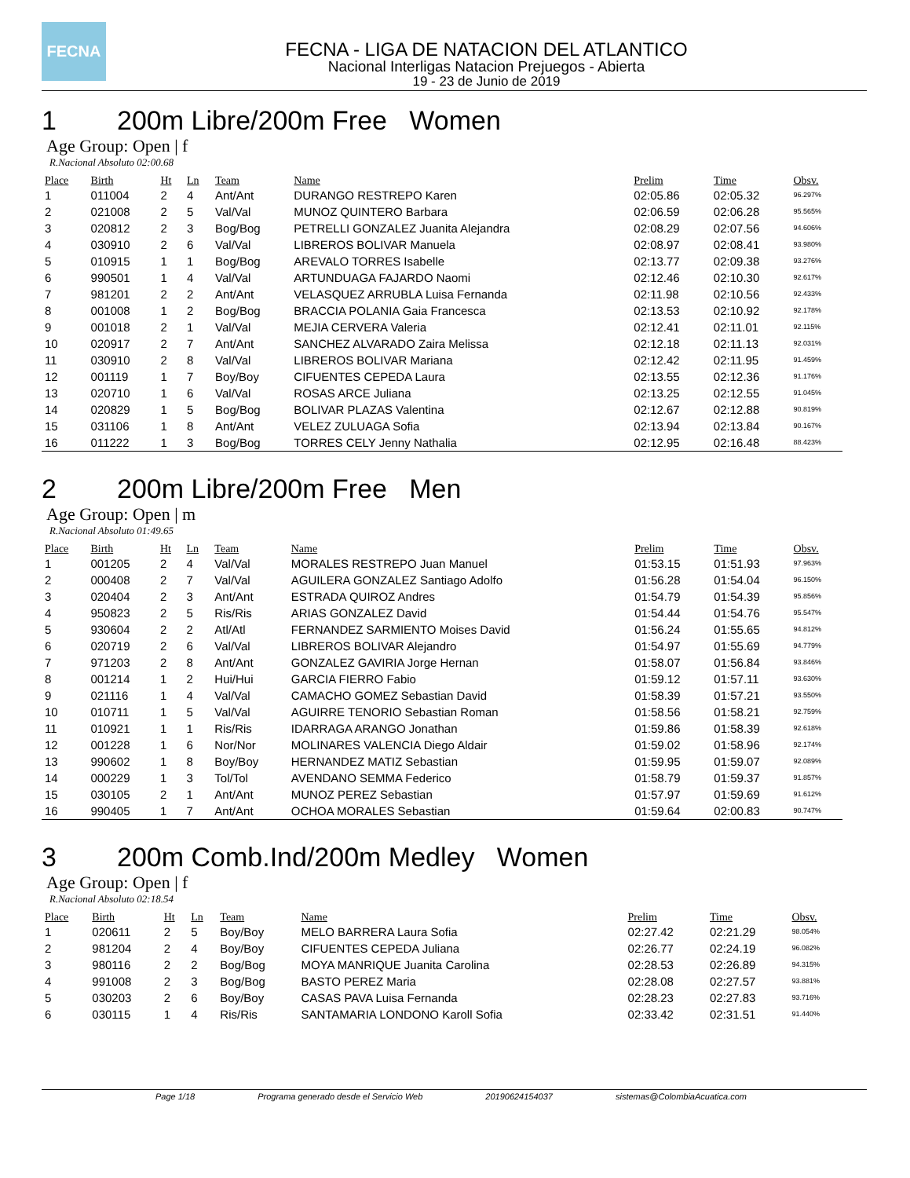FECNA
FECNA - LIGA DE NATACION DEL ATLANTICO
Nacional Interligas Natacion Prejuegos - Abierta
19 - 23 de Junio de 2019
1 200m Libre/200m Free Women
Age Group: Open | f
R.Nacional Absoluto 02:00.68
| Place | Birth | Ht | Ln | Team | Name | Prelim | Time | Obsv. |
| --- | --- | --- | --- | --- | --- | --- | --- | --- |
| 1 | 011004 | 2 | 4 | Ant/Ant | DURANGO RESTREPO Karen | 02:05.86 | 02:05.32 | 96.297% |
| 2 | 021008 | 2 | 5 | Val/Val | MUNOZ QUINTERO Barbara | 02:06.59 | 02:06.28 | 95.565% |
| 3 | 020812 | 2 | 3 | Bog/Bog | PETRELLI GONZALEZ Juanita Alejandra | 02:08.29 | 02:07.56 | 94.606% |
| 4 | 030910 | 2 | 6 | Val/Val | LIBREROS BOLIVAR Manuela | 02:08.97 | 02:08.41 | 93.980% |
| 5 | 010915 | 1 | 1 | Bog/Bog | AREVALO TORRES Isabelle | 02:13.77 | 02:09.38 | 93.276% |
| 6 | 990501 | 1 | 4 | Val/Val | ARTUNDUAGA FAJARDO Naomi | 02:12.46 | 02:10.30 | 92.617% |
| 7 | 981201 | 2 | 2 | Ant/Ant | VELASQUEZ ARRUBLA Luisa Fernanda | 02:11.98 | 02:10.56 | 92.433% |
| 8 | 001008 | 1 | 2 | Bog/Bog | BRACCIA POLANIA Gaia Francesca | 02:13.53 | 02:10.92 | 92.178% |
| 9 | 001018 | 2 | 1 | Val/Val | MEJIA CERVERA Valeria | 02:12.41 | 02:11.01 | 92.115% |
| 10 | 020917 | 2 | 7 | Ant/Ant | SANCHEZ ALVARADO Zaira Melissa | 02:12.18 | 02:11.13 | 92.031% |
| 11 | 030910 | 2 | 8 | Val/Val | LIBREROS BOLIVAR Mariana | 02:12.42 | 02:11.95 | 91.459% |
| 12 | 001119 | 1 | 7 | Boy/Boy | CIFUENTES CEPEDA Laura | 02:13.55 | 02:12.36 | 91.176% |
| 13 | 020710 | 1 | 6 | Val/Val | ROSAS ARCE Juliana | 02:13.25 | 02:12.55 | 91.045% |
| 14 | 020829 | 1 | 5 | Bog/Bog | BOLIVAR PLAZAS Valentina | 02:12.67 | 02:12.88 | 90.819% |
| 15 | 031106 | 1 | 8 | Ant/Ant | VELEZ ZULUAGA Sofia | 02:13.94 | 02:13.84 | 90.167% |
| 16 | 011222 | 1 | 3 | Bog/Bog | TORRES CELY Jenny Nathalia | 02:12.95 | 02:16.48 | 88.423% |
2 200m Libre/200m Free Men
Age Group: Open | m
R.Nacional Absoluto 01:49.65
| Place | Birth | Ht | Ln | Team | Name | Prelim | Time | Obsv. |
| --- | --- | --- | --- | --- | --- | --- | --- | --- |
| 1 | 001205 | 2 | 4 | Val/Val | MORALES RESTREPO Juan Manuel | 01:53.15 | 01:51.93 | 97.963% |
| 2 | 000408 | 2 | 7 | Val/Val | AGUILERA GONZALEZ Santiago Adolfo | 01:56.28 | 01:54.04 | 96.150% |
| 3 | 020404 | 2 | 3 | Ant/Ant | ESTRADA QUIROZ Andres | 01:54.79 | 01:54.39 | 95.856% |
| 4 | 950823 | 2 | 5 | Ris/Ris | ARIAS GONZALEZ David | 01:54.44 | 01:54.76 | 95.547% |
| 5 | 930604 | 2 | 2 | Atl/Atl | FERNANDEZ SARMIENTO Moises David | 01:56.24 | 01:55.65 | 94.812% |
| 6 | 020719 | 2 | 6 | Val/Val | LIBREROS BOLIVAR Alejandro | 01:54.97 | 01:55.69 | 94.779% |
| 7 | 971203 | 2 | 8 | Ant/Ant | GONZALEZ GAVIRIA Jorge Hernan | 01:58.07 | 01:56.84 | 93.846% |
| 8 | 001214 | 1 | 2 | Hui/Hui | GARCIA FIERRO Fabio | 01:59.12 | 01:57.11 | 93.630% |
| 9 | 021116 | 1 | 4 | Val/Val | CAMACHO GOMEZ Sebastian David | 01:58.39 | 01:57.21 | 93.550% |
| 10 | 010711 | 1 | 5 | Val/Val | AGUIRRE TENORIO Sebastian Roman | 01:58.56 | 01:58.21 | 92.759% |
| 11 | 010921 | 1 | 1 | Ris/Ris | IDARRAGA ARANGO Jonathan | 01:59.86 | 01:58.39 | 92.618% |
| 12 | 001228 | 1 | 6 | Nor/Nor | MOLINARES VALENCIA Diego Aldair | 01:59.02 | 01:58.96 | 92.174% |
| 13 | 990602 | 1 | 8 | Boy/Boy | HERNANDEZ MATIZ Sebastian | 01:59.95 | 01:59.07 | 92.089% |
| 14 | 000229 | 1 | 3 | Tol/Tol | AVENDANO SEMMA Federico | 01:58.79 | 01:59.37 | 91.857% |
| 15 | 030105 | 2 | 1 | Ant/Ant | MUNOZ PEREZ Sebastian | 01:57.97 | 01:59.69 | 91.612% |
| 16 | 990405 | 1 | 7 | Ant/Ant | OCHOA MORALES Sebastian | 01:59.64 | 02:00.83 | 90.747% |
3 200m Comb.Ind/200m Medley Women
Age Group: Open | f
R.Nacional Absoluto 02:18.54
| Place | Birth | Ht | Ln | Team | Name | Prelim | Time | Obsv. |
| --- | --- | --- | --- | --- | --- | --- | --- | --- |
| 1 | 020611 | 2 | 5 | Boy/Boy | MELO BARRERA Laura Sofia | 02:27.42 | 02:21.29 | 98.054% |
| 2 | 981204 | 2 | 4 | Boy/Boy | CIFUENTES CEPEDA Juliana | 02:26.77 | 02:24.19 | 96.082% |
| 3 | 980116 | 2 | 2 | Bog/Bog | MOYA MANRIQUE Juanita Carolina | 02:28.53 | 02:26.89 | 94.315% |
| 4 | 991008 | 2 | 3 | Bog/Bog | BASTO PEREZ Maria | 02:28.08 | 02:27.57 | 93.881% |
| 5 | 030203 | 2 | 6 | Boy/Boy | CASAS PAVA Luisa Fernanda | 02:28.23 | 02:27.83 | 93.716% |
| 6 | 030115 | 1 | 4 | Ris/Ris | SANTAMARIA LONDONO Karoll Sofia | 02:33.42 | 02:31.51 | 91.440% |
Page 1/18 Programa generado desde el Servicio Web 20190624154037 sistemas@ColombiaAcuatica.com